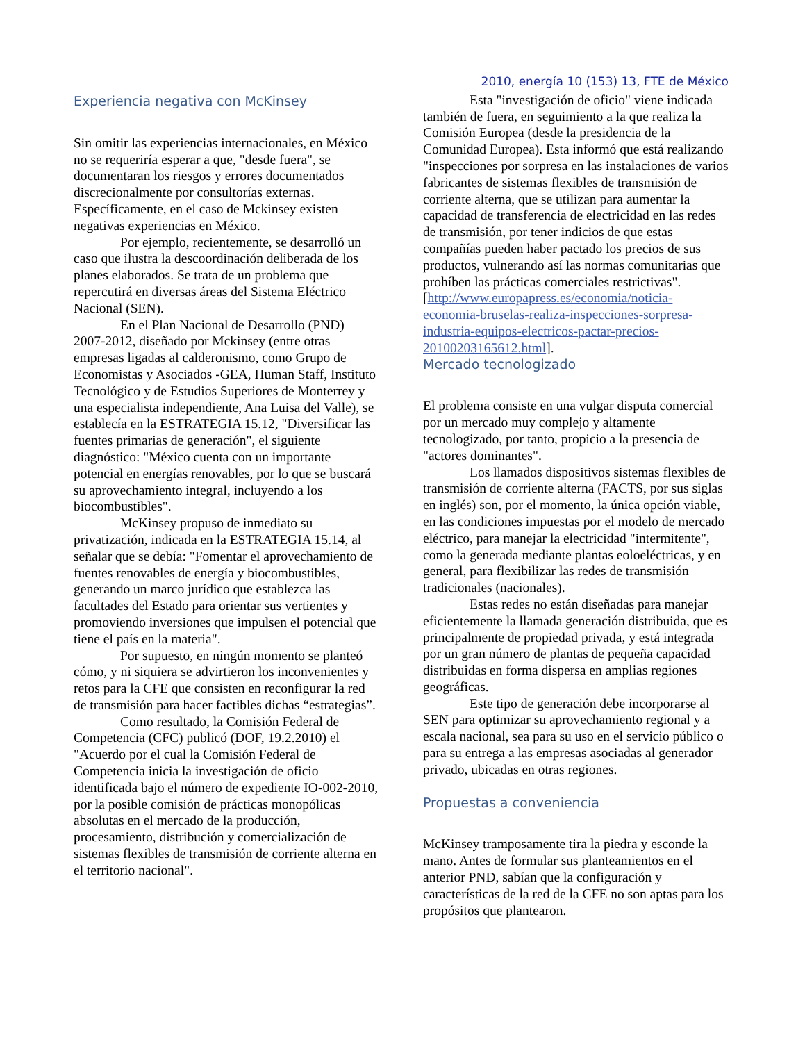Experiencia negativa con McKinsey
Sin omitir las experiencias internacionales, en México no se requeriría esperar a que, "desde fuera", se documentaran los riesgos y errores documentados discrecionalmente por consultorías externas. Específicamente, en el caso de Mckinsey existen negativas experiencias en México.
Por ejemplo, recientemente, se desarrolló un caso que ilustra la descoordinación deliberada de los planes elaborados. Se trata de un problema que repercutirá en diversas áreas del Sistema Eléctrico Nacional (SEN).
En el Plan Nacional de Desarrollo (PND) 2007-2012, diseñado por Mckinsey (entre otras empresas ligadas al calderonismo, como Grupo de Economistas y Asociados -GEA, Human Staff, Instituto Tecnológico y de Estudios Superiores de Monterrey y una especialista independiente, Ana Luisa del Valle), se establecía en la ESTRATEGIA 15.12, "Diversificar las fuentes primarias de generación", el siguiente diagnóstico: "México cuenta con un importante potencial en energías renovables, por lo que se buscará su aprovechamiento integral, incluyendo a los biocombustibles".
McKinsey propuso de inmediato su privatización, indicada en la ESTRATEGIA 15.14, al señalar que se debía: "Fomentar el aprovechamiento de fuentes renovables de energía y biocombustibles, generando un marco jurídico que establezca las facultades del Estado para orientar sus vertientes y promoviendo inversiones que impulsen el potencial que tiene el país en la materia".
Por supuesto, en ningún momento se planteó cómo, y ni siquiera se advirtieron los inconvenientes y retos para la CFE que consisten en reconfigurar la red de transmisión para hacer factibles dichas “estrategias”.
Como resultado, la Comisión Federal de Competencia (CFC) publicó (DOF, 19.2.2010) el "Acuerdo por el cual la Comisión Federal de Competencia inicia la investigación de oficio identificada bajo el número de expediente IO-002-2010, por la posible comisión de prácticas monopólicas absolutas en el mercado de la producción, procesamiento, distribución y comercialización de sistemas flexibles de transmisión de corriente alterna en el territorio nacional".
2010, energía 10 (153) 13, FTE de México
Esta "investigación de oficio" viene indicada también de fuera, en seguimiento a la que realiza la Comisión Europea (desde la presidencia de la Comunidad Europea). Esta informó que está realizando "inspecciones por sorpresa en las instalaciones de varios fabricantes de sistemas flexibles de transmisión de corriente alterna, que se utilizan para aumentar la capacidad de transferencia de electricidad en las redes de transmisión, por tener indicios de que estas compañías pueden haber pactado los precios de sus productos, vulnerando así las normas comunitarias que prohíben las prácticas comerciales restrictivas". [http://www.europapress.es/economia/noticia-economia-bruselas-realiza-inspecciones-sorpresa-industria-equipos-electricos-pactar-precios-20100203165612.html].
Mercado tecnologizado
El problema consiste en una vulgar disputa comercial por un mercado muy complejo y altamente tecnologizado, por tanto, propicio a la presencia de "actores dominantes".
Los llamados dispositivos sistemas flexibles de transmisión de corriente alterna (FACTS, por sus siglas en inglés) son, por el momento, la única opción viable, en las condiciones impuestas por el modelo de mercado eléctrico, para manejar la electricidad "intermitente", como la generada mediante plantas eoloeléctricas, y en general, para flexibilizar las redes de transmisión tradicionales (nacionales).
Estas redes no están diseñadas para manejar eficientemente la llamada generación distribuida, que es principalmente de propiedad privada, y está integrada por un gran número de plantas de pequeña capacidad distribuidas en forma dispersa en amplias regiones geográficas.
Este tipo de generación debe incorporarse al SEN para optimizar su aprovechamiento regional y a escala nacional, sea para su uso en el servicio público o para su entrega a las empresas asociadas al generador privado, ubicadas en otras regiones.
Propuestas a conveniencia
McKinsey tramposamente tira la piedra y esconde la mano. Antes de formular sus planteamientos en el anterior PND, sabían que la configuración y características de la red de la CFE no son aptas para los propósitos que plantearon.